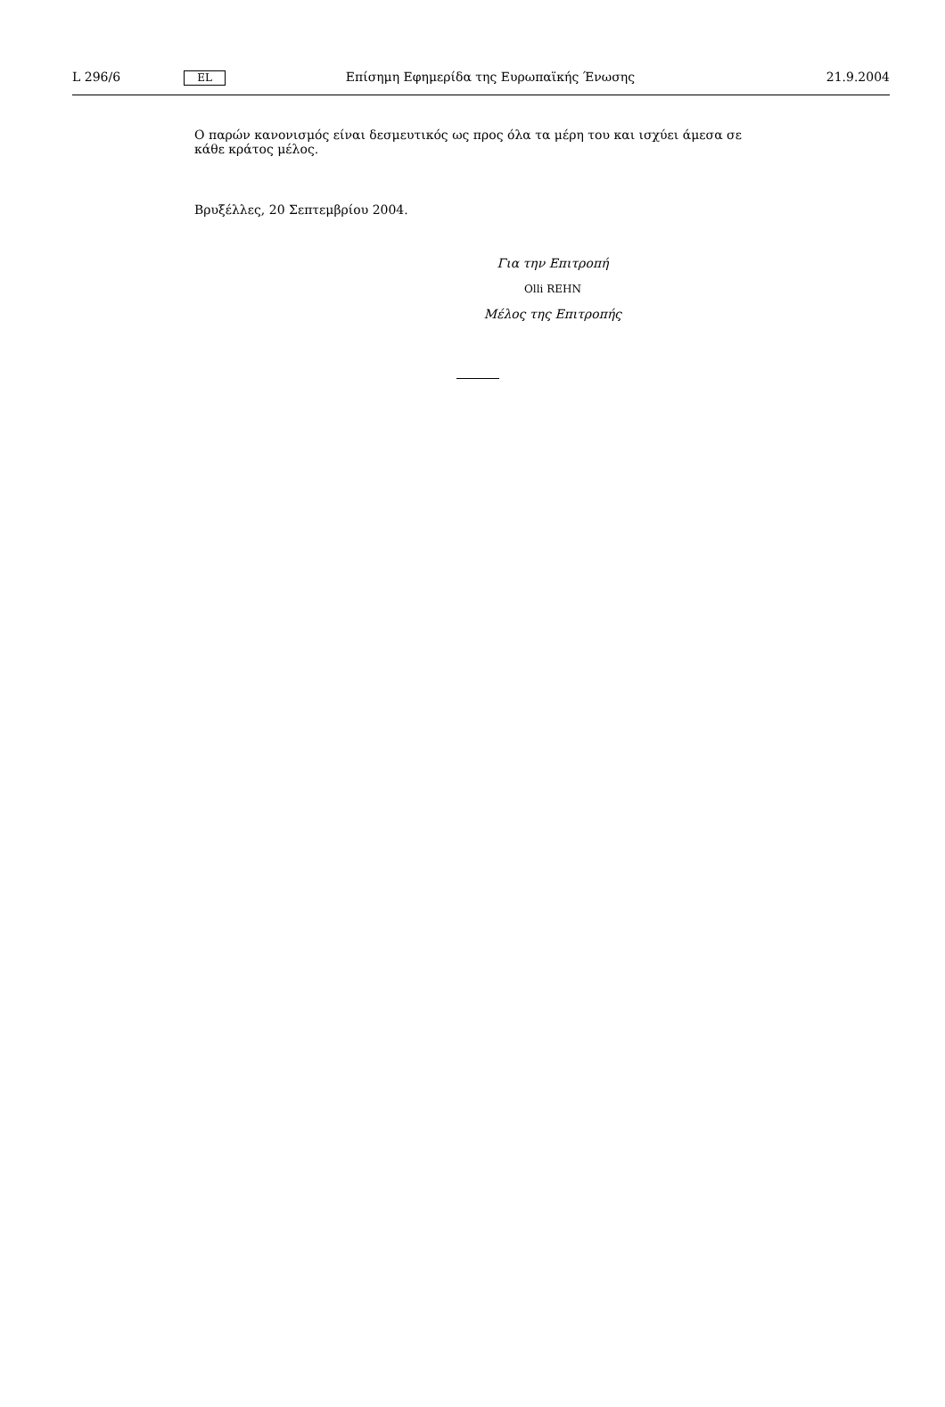L 296/6
EL
Επίσημη Εφημερίδα της Ευρωπαϊκής Ένωσης
21.9.2004
Ο παρών κανονισμός είναι δεσμευτικός ως προς όλα τα μέρη του και ισχύει άμεσα σε κάθε κράτος μέλος.
Βρυξέλλες, 20 Σεπτεμβρίου 2004.
Για την Επιτροπή
Olli REHN
Μέλος της Επιτροπής